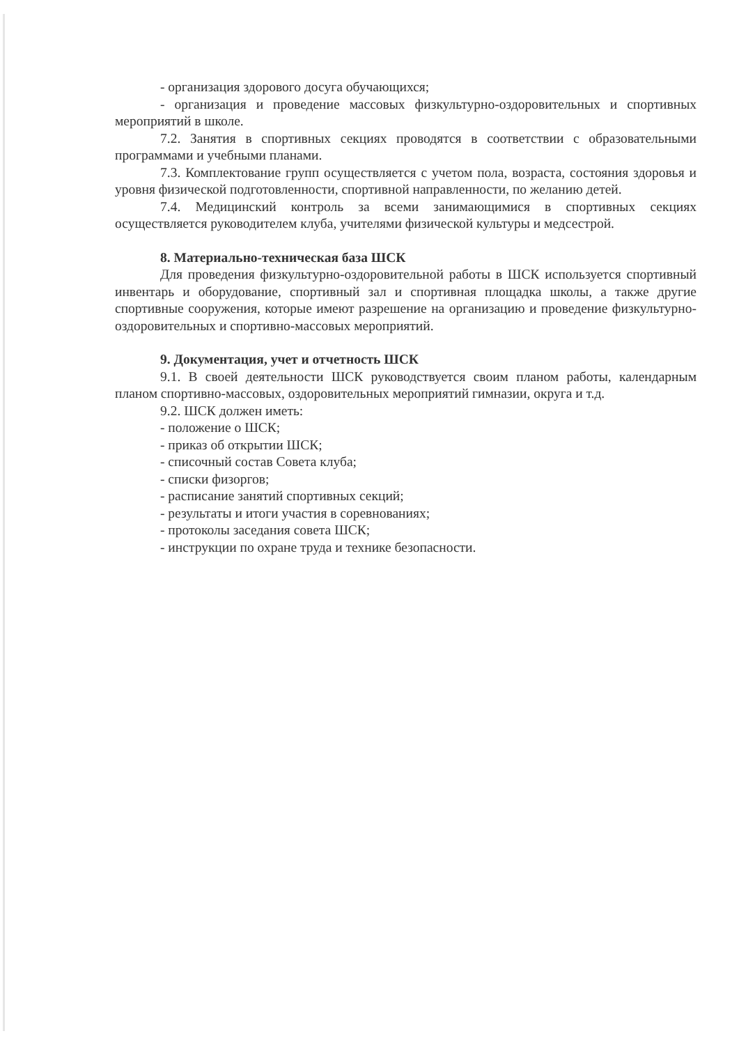- организация здорового досуга обучающихся;
- организация и проведение массовых физкультурно-оздоровительных и спортивных мероприятий в школе.
7.2. Занятия в спортивных секциях проводятся в соответствии с образовательными программами и учебными планами.
7.3. Комплектование групп осуществляется с учетом пола, возраста, состояния здоровья и уровня физической подготовленности, спортивной направленности, по желанию детей.
7.4. Медицинский контроль за всеми занимающимися в спортивных секциях осуществляется руководителем клуба, учителями физической культуры и медсестрой.
8. Материально-техническая база ШСК
Для проведения физкультурно-оздоровительной работы в ШСК используется спортивный инвентарь и оборудование, спортивный зал и спортивная площадка школы, а также другие спортивные сооружения, которые имеют разрешение на организацию и проведение физкультурно-оздоровительных и спортивно-массовых мероприятий.
9. Документация, учет и отчетность ШСК
9.1. В своей деятельности ШСК руководствуется своим планом работы, календарным планом спортивно-массовых, оздоровительных мероприятий гимназии, округа и т.д.
9.2. ШСК должен иметь:
- положение о ШСК;
- приказ об открытии ШСК;
- списочный состав Совета клуба;
- списки физоргов;
- расписание занятий спортивных секций;
- результаты и итоги участия в соревнованиях;
- протоколы заседания совета ШСК;
- инструкции по охране труда и технике безопасности.